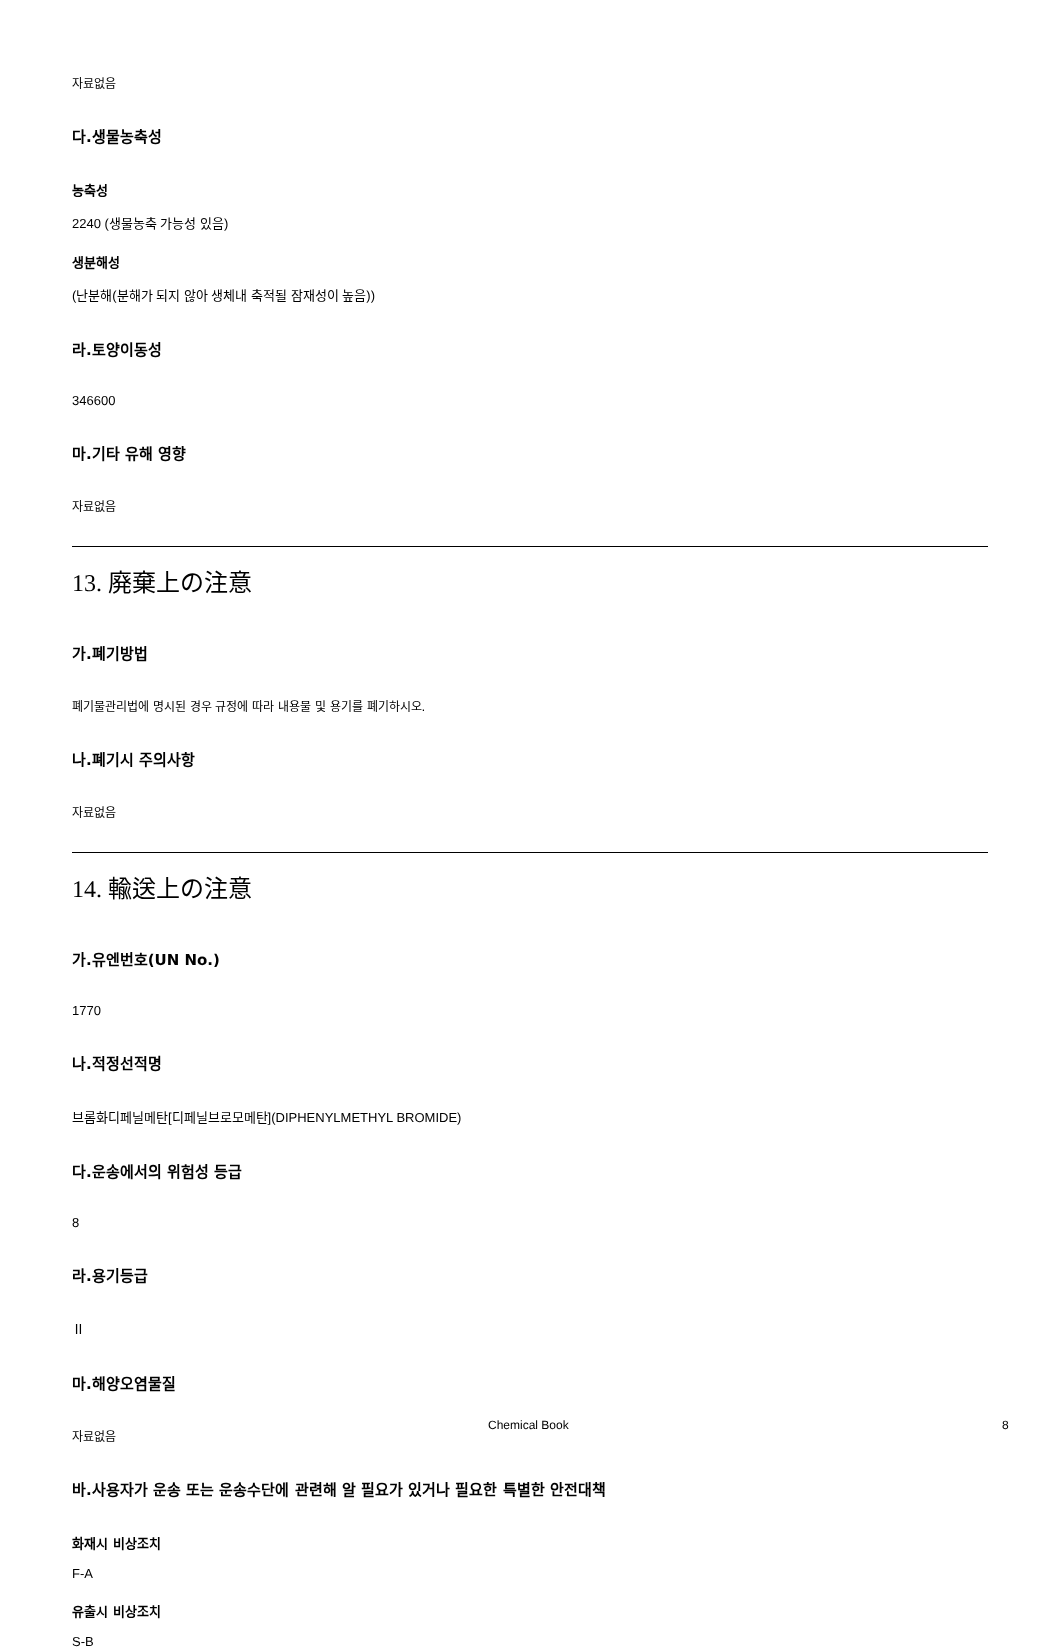자료없음
다.생물농축성
농축성
2240 (생물농축 가능성 있음)
생분해성
(난분해(분해가 되지 않아 생체내 축적될 잠재성이 높음))
라.토양이동성
346600
마.기타 유해 영향
자료없음
13. 廃棄上の注意
가.폐기방법
폐기물관리법에 명시된 경우 규정에 따라 내용물 및 용기를 폐기하시오.
나.폐기시 주의사항
자료없음
14. 輸送上の注意
가.유엔번호(UN No.)
1770
나.적정선적명
브롬화디페닐메탄[디페닐브로모메탄](DIPHENYLMETHYL BROMIDE)
다.운송에서의 위험성 등급
8
라.용기등급
Ⅱ
마.해양오염물질
자료없음
바.사용자가 운송 또는 운송수단에 관련해 알 필요가 있거나 필요한 특별한 안전대책
화재시 비상조치
F-A
유출시 비상조치
S-B
Chemical Book 8